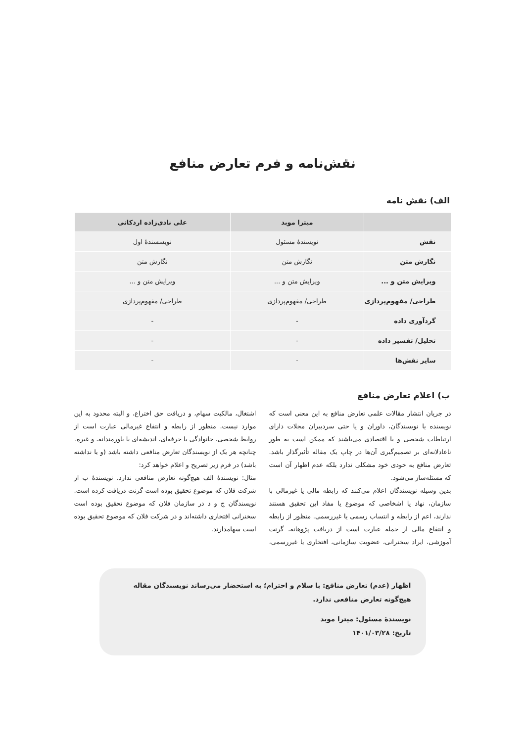نقش‌نامه و فرم تعارض منافع
الف) نقش نامه
| | میترا موبد | علی نادی‌زاده اردکانی |
| --- | --- | --- |
| نقش | نویسندهٔ مسئول | نویسسندهٔ اول |
| نگارش متن | نگارش متن | نگارش متن |
| ویرایش متن و ... | ویرایش متن و ... | ویرایش متن و ... |
| طراحی/ مفهوم‌پردازی | طراحی/ مفهوم‌پردازی | طراحی/ مفهوم‌پردازی |
| گردآوری داده | - | - |
| تحلیل/ تفسیر داده | - | - |
| سایر نقش‌ها | - | - |
ب) اعلام تعارض منافع
در جریان انتشار مقالات علمی تعارض منافع به این معنی است که نویسنده یا نویسندگان، داوران و یا حتی سردبیران مجلات دارای ارتباطات شخصی و یا اقتصادی می‌باشند که ممکن است به طور ناعادلانه‌ای بر تصمیم‌گیری آن‌ها در چاپ یک مقاله تأثیرگذار باشد. تعارض منافع به خودی خود مشکلی ندارد بلکه عدم اظهار آن است که مسئله‌ساز می‌شود.
بدین وسیله نویسندگان اعلام می‌کنند که رابطه مالی یا غیرمالی با سازمان، نهاد یا اشخاصی که موضوع یا مفاد این تحقیق هستند ندارند، اعم از رابطه و انتساب رسمی یا غیررسمی. منظور از رابطه و انتفاع مالی از جمله عبارت است از دریافت پژوهانه، گرنت آموزشی، ایراد سخنرانی، عضویت سازمانی، افتخاری یا غیررسمی، اشتغال، مالکیت سهام، و دریافت حق اختراع، و البته محدود به این موارد نیست. منظور از رابطه و انتفاع غیرمالی عبارت است از روابط شخصی، خانوادگی یا حرفه‌ای، اندیشه‌ای یا باورمندانه، و غیره.
چنانچه هر یک از نویسندگان تعارض منافعی داشته باشد (و یا نداشته باشد) در فرم زیر تصریح و اعلام خواهد کرد:
مثال: نویسندهٔ الف هیچ‌گونه تعارض منافعی ندارد. نویسندهٔ ب از شرکت فلان که موضوع تحقیق بوده است گرنت دریافت کرده است. نویسندگان ج و د در سازمان فلان که موضوع تحقیق بوده است سخنرانی افتخاری داشته‌اند و در شرکت فلان که موضوع تحقیق بوده است سهامدارند.
اظهار (عدم) تعارض منافع: با سلام و احترام؛ به استحضار می‌رساند نویسندگان مقاله هیچ‌گونه تعارض منافعی ندارد.
نویسندهٔ مسئول: میترا موبد
تاریخ: ۱۴۰۱/۰۳/۲۸